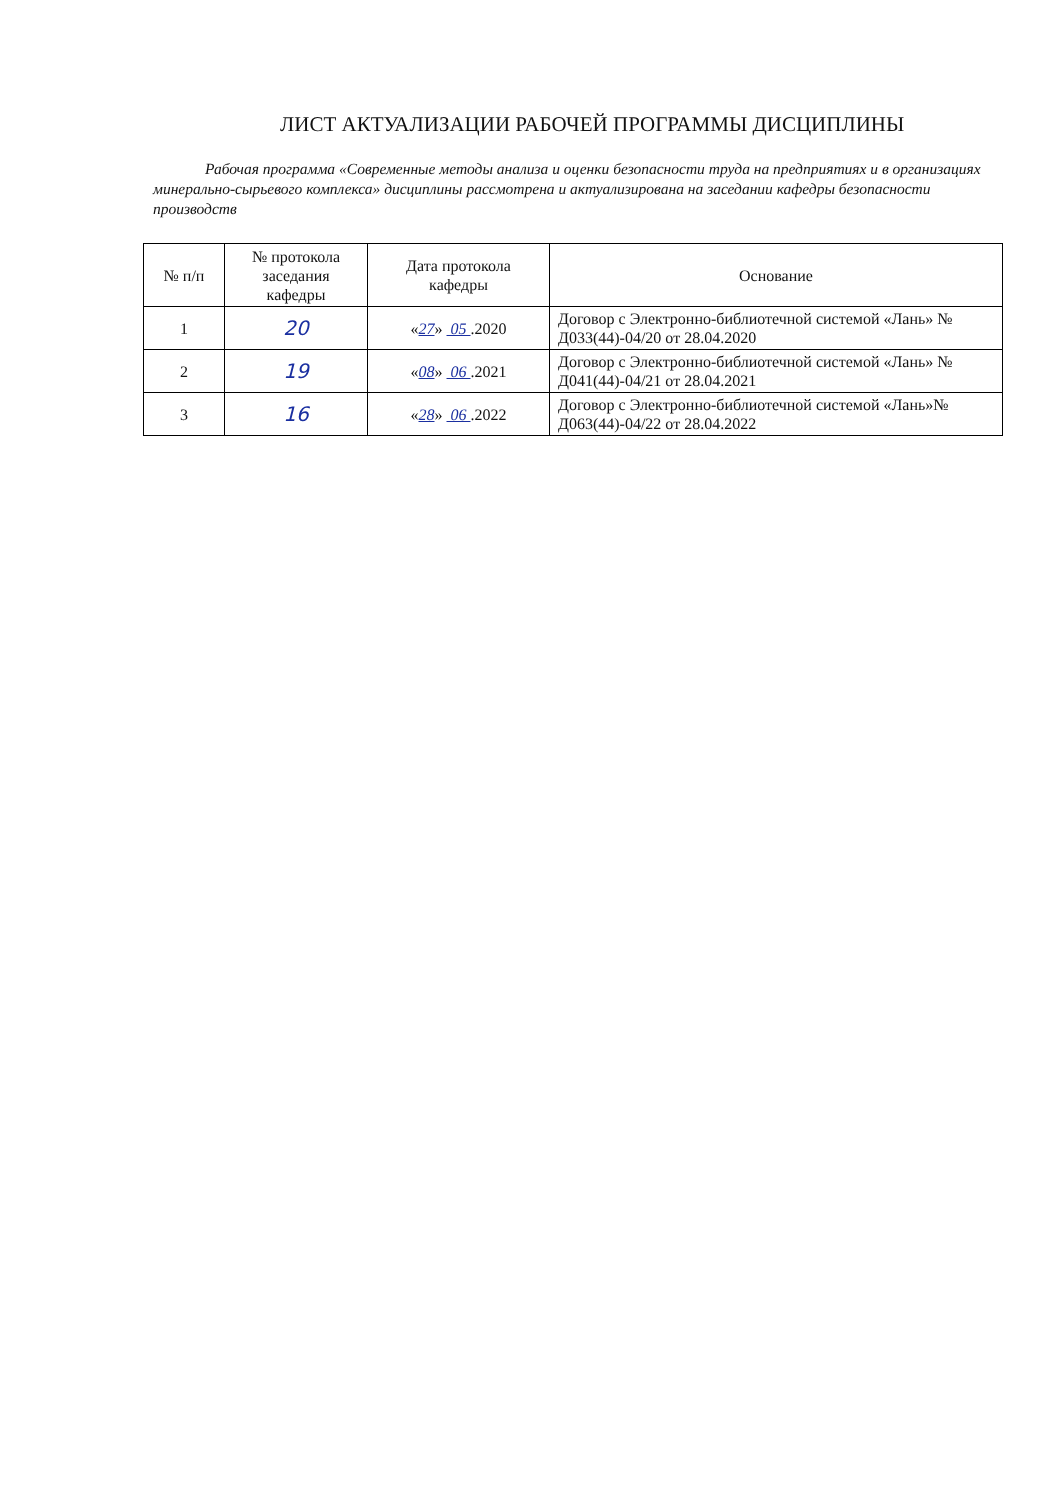ЛИСТ АКТУАЛИЗАЦИИ РАБОЧЕЙ ПРОГРАММЫ ДИСЦИПЛИНЫ
Рабочая программа «Современные методы анализа и оценки безопасности труда на предприятиях и в организациях минерально-сырьевого комплекса» дисциплины рассмотрена и актуализирована на заседании кафедры безопасности производств
| № п/п | № протокола заседания кафедры | Дата протокола кафедры | Основание |
| --- | --- | --- | --- |
| 1 | 20 | « 27 » 05 .2020 | Договор с Электронно-библиотечной системой «Лань» № Д033(44)-04/20 от 28.04.2020 |
| 2 | 19 | « 08 » 06 .2021 | Договор с Электронно-библиотечной системой «Лань» № Д041(44)-04/21 от 28.04.2021 |
| 3 | 16 | « 28 » 06 .2022 | Договор с Электронно-библиотечной системой «Лань»№ Д063(44)-04/22 от 28.04.2022 |